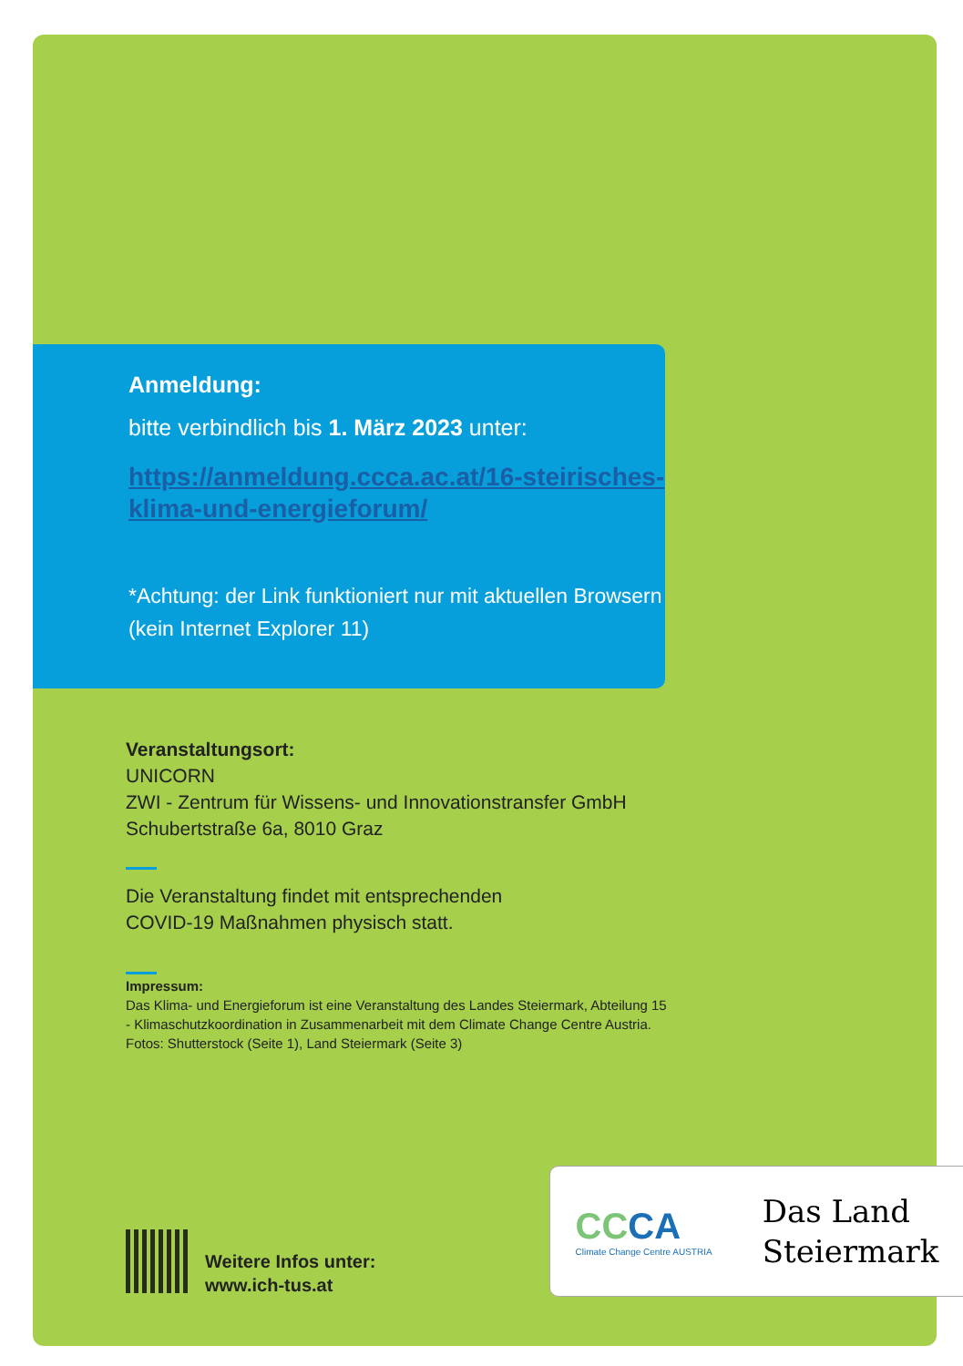Anmeldung:
bitte verbindlich bis 1. März 2023 unter:
https://anmeldung.ccca.ac.at/16-steirisches-klima-und-energieforum/
*Achtung: der Link funktioniert nur mit aktuellen Browsern (kein Internet Explorer 11)
Veranstaltungsort:
UNICORN
ZWI - Zentrum für Wissens- und Innovationstransfer GmbH
Schubertstraße 6a, 8010 Graz
Die Veranstaltung findet mit entsprechenden
COVID-19 Maßnahmen physisch statt.
Impressum:
Das Klima- und Energieforum ist eine Veranstaltung des Landes Steiermark, Abteilung 15 - Klimaschutzkoordination in Zusammenarbeit mit dem Climate Change Centre Austria.
Fotos: Shutterstock (Seite 1), Land Steiermark (Seite 3)
Weitere Infos unter:
www.ich-tus.at
CCCA
Climate Change Centre AUSTRIA
Das Land
Steiermark